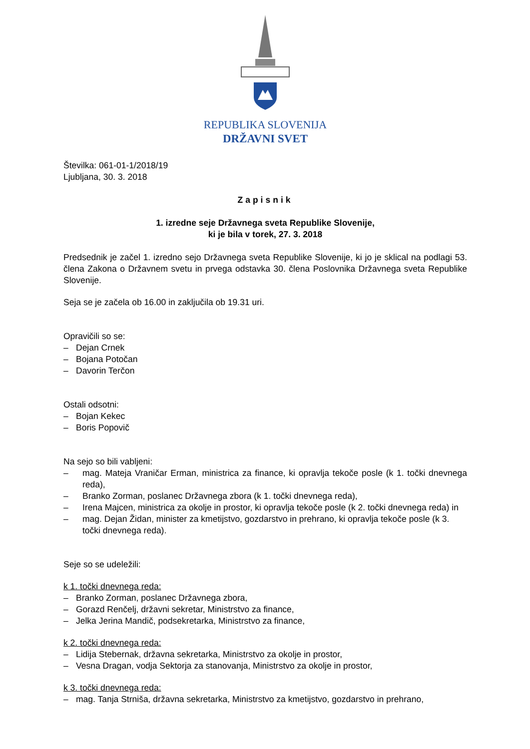REPUBLIKA SLOVENIJA
DRŽAVNI SVET
Številka: 061-01-1/2018/19
Ljubljana, 30. 3. 2018
Zapisnik
1. izredne seje Državnega sveta Republike Slovenije,
ki je bila v torek, 27. 3. 2018
Predsednik je začel 1. izredno sejo Državnega sveta Republike Slovenije, ki jo je sklical na podlagi 53. člena Zakona o Državnem svetu in prvega odstavka 30. člena Poslovnika Državnega sveta Republike Slovenije.
Seja se je začela ob 16.00 in zaključila ob 19.31 uri.
Opravičili so se:
– Dejan Crnek
– Bojana Potočan
– Davorin Terčon
Ostali odsotni:
– Bojan Kekec
– Boris Popovič
Na sejo so bili vabljeni:
– mag. Mateja Vraničar Erman, ministrica za finance, ki opravlja tekoče posle (k 1. točki dnevnega reda),
– Branko Zorman, poslanec Državnega zbora (k 1. točki dnevnega reda),
– Irena Majcen, ministrica za okolje in prostor, ki opravlja tekoče posle (k 2. točki dnevnega reda) in
– mag. Dejan Židan, minister za kmetijstvo, gozdarstvo in prehrano, ki opravlja tekoče posle (k 3. točki dnevnega reda).
Seje so se udeležili:
k 1. točki dnevnega reda:
– Branko Zorman, poslanec Državnega zbora,
– Gorazd Renčelj, državni sekretar, Ministrstvo za finance,
– Jelka Jerina Mandič, podsekretarka, Ministrstvo za finance,
k 2. točki dnevnega reda:
– Lidija Stebernak, državna sekretarka, Ministrstvo za okolje in prostor,
– Vesna Dragan, vodja Sektorja za stanovanja, Ministrstvo za okolje in prostor,
k 3. točki dnevnega reda:
– mag. Tanja Strniša, državna sekretarka, Ministrstvo za kmetijstvo, gozdarstvo in prehrano,